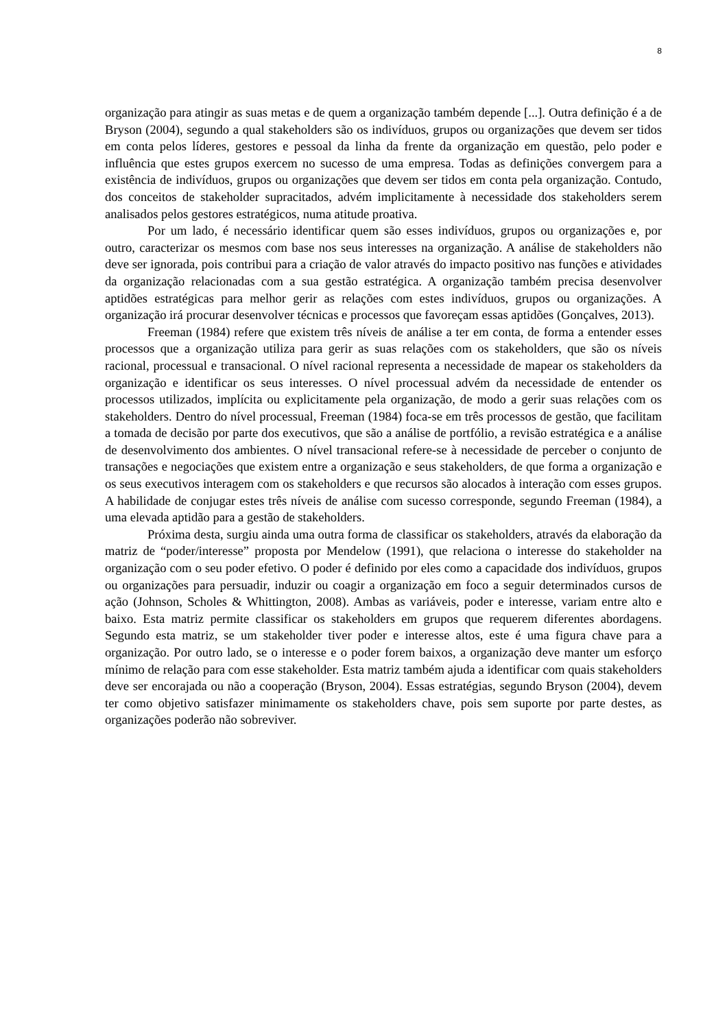8
organização para atingir as suas metas e de quem a organização também depende [...]. Outra definição é a de Bryson (2004), segundo a qual stakeholders são os indivíduos, grupos ou organizações que devem ser tidos em conta pelos líderes, gestores e pessoal da linha da frente da organização em questão, pelo poder e influência que estes grupos exercem no sucesso de uma empresa. Todas as definições convergem para a existência de indivíduos, grupos ou organizações que devem ser tidos em conta pela organização. Contudo, dos conceitos de stakeholder supracitados, advém implicitamente à necessidade dos stakeholders serem analisados pelos gestores estratégicos, numa atitude proativa.
Por um lado, é necessário identificar quem são esses indivíduos, grupos ou organizações e, por outro, caracterizar os mesmos com base nos seus interesses na organização. A análise de stakeholders não deve ser ignorada, pois contribui para a criação de valor através do impacto positivo nas funções e atividades da organização relacionadas com a sua gestão estratégica. A organização também precisa desenvolver aptidões estratégicas para melhor gerir as relações com estes indivíduos, grupos ou organizações. A organização irá procurar desenvolver técnicas e processos que favoreçam essas aptidões (Gonçalves, 2013).
Freeman (1984) refere que existem três níveis de análise a ter em conta, de forma a entender esses processos que a organização utiliza para gerir as suas relações com os stakeholders, que são os níveis racional, processual e transacional. O nível racional representa a necessidade de mapear os stakeholders da organização e identificar os seus interesses. O nível processual advém da necessidade de entender os processos utilizados, implícita ou explicitamente pela organização, de modo a gerir suas relações com os stakeholders. Dentro do nível processual, Freeman (1984) foca-se em três processos de gestão, que facilitam a tomada de decisão por parte dos executivos, que são a análise de portfólio, a revisão estratégica e a análise de desenvolvimento dos ambientes. O nível transacional refere-se à necessidade de perceber o conjunto de transações e negociações que existem entre a organização e seus stakeholders, de que forma a organização e os seus executivos interagem com os stakeholders e que recursos são alocados à interação com esses grupos. A habilidade de conjugar estes três níveis de análise com sucesso corresponde, segundo Freeman (1984), a uma elevada aptidão para a gestão de stakeholders.
Próxima desta, surgiu ainda uma outra forma de classificar os stakeholders, através da elaboração da matriz de “poder/interesse” proposta por Mendelow (1991), que relaciona o interesse do stakeholder na organização com o seu poder efetivo. O poder é definido por eles como a capacidade dos indivíduos, grupos ou organizações para persuadir, induzir ou coagir a organização em foco a seguir determinados cursos de ação (Johnson, Scholes & Whittington, 2008). Ambas as variáveis, poder e interesse, variam entre alto e baixo. Esta matriz permite classificar os stakeholders em grupos que requerem diferentes abordagens. Segundo esta matriz, se um stakeholder tiver poder e interesse altos, este é uma figura chave para a organização. Por outro lado, se o interesse e o poder forem baixos, a organização deve manter um esforço mínimo de relação para com esse stakeholder. Esta matriz também ajuda a identificar com quais stakeholders deve ser encorajada ou não a cooperação (Bryson, 2004). Essas estratégias, segundo Bryson (2004), devem ter como objetivo satisfazer minimamente os stakeholders chave, pois sem suporte por parte destes, as organizações poderão não sobreviver.